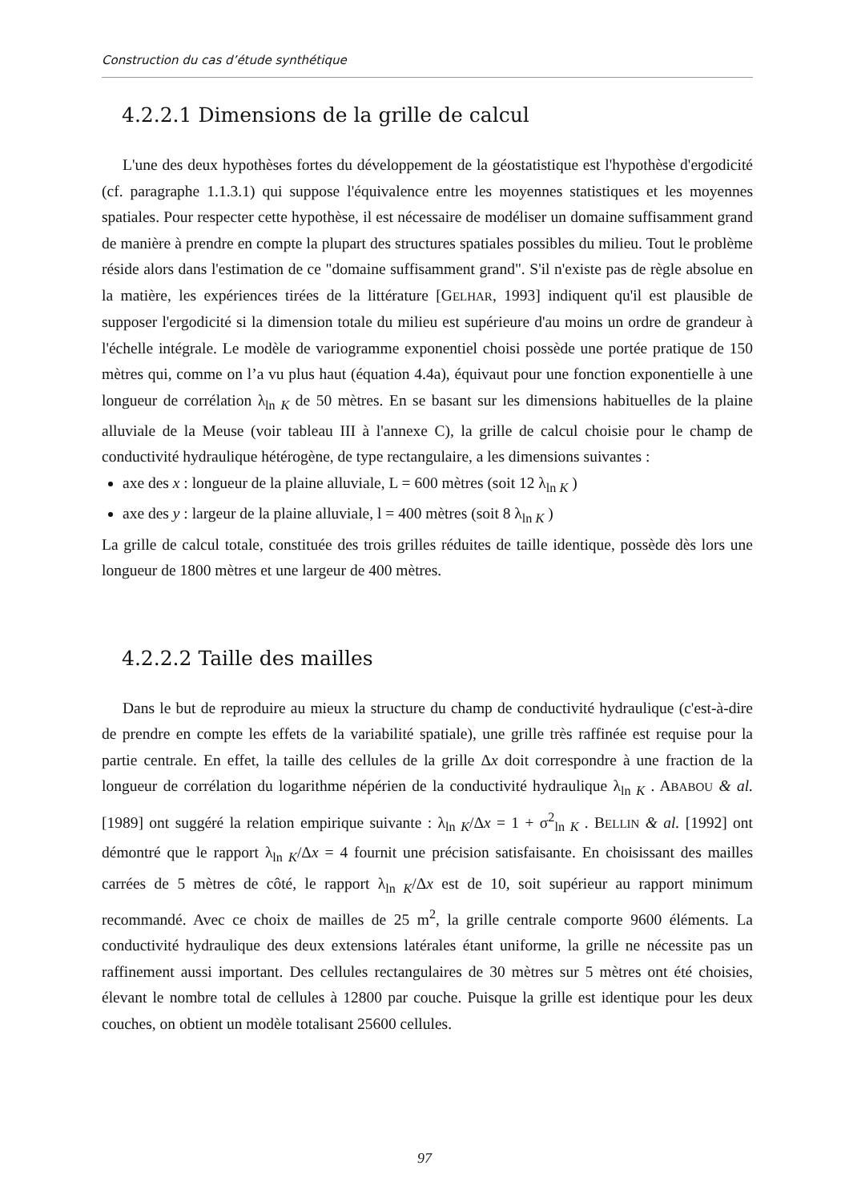Construction du cas d’étude synthétique
4.2.2.1 Dimensions de la grille de calcul
L'une des deux hypothèses fortes du développement de la géostatistique est l'hypothèse d'ergodicité (cf. paragraphe 1.1.3.1) qui suppose l'équivalence entre les moyennes statistiques et les moyennes spatiales. Pour respecter cette hypothèse, il est nécessaire de modéliser un domaine suffisamment grand de manière à prendre en compte la plupart des structures spatiales possibles du milieu. Tout le problème réside alors dans l'estimation de ce "domaine suffisamment grand". S'il n'existe pas de règle absolue en la matière, les expériences tirées de la littérature [GELHAR, 1993] indiquent qu'il est plausible de supposer l'ergodicité si la dimension totale du milieu est supérieure d'au moins un ordre de grandeur à l'échelle intégrale. Le modèle de variogramme exponentiel choisi possède une portée pratique de 150 mètres qui, comme on l’a vu plus haut (équation 4.4a), équivaut pour une fonction exponentielle à une longueur de corrélation λ<sub>ln K</sub> de 50 mètres. En se basant sur les dimensions habituelles de la plaine alluviale de la Meuse (voir tableau III à l'annexe C), la grille de calcul choisie pour le champ de conductivité hydraulique hétérogène, de type rectangulaire, a les dimensions suivantes :
axe des x : longueur de la plaine alluviale, L = 600 mètres (soit 12 λ<sub>ln K</sub> )
axe des y : largeur de la plaine alluviale, l = 400 mètres (soit 8 λ<sub>ln K</sub> )
La grille de calcul totale, constituée des trois grilles réduites de taille identique, possède dès lors une longueur de 1800 mètres et une largeur de 400 mètres.
4.2.2.2 Taille des mailles
Dans le but de reproduire au mieux la structure du champ de conductivité hydraulique (c'est-à-dire de prendre en compte les effets de la variabilité spatiale), une grille très raffinée est requise pour la partie centrale. En effet, la taille des cellules de la grille Δx doit correspondre à une fraction de la longueur de corrélation du logarithme népérien de la conductivité hydraulique λ<sub>ln K</sub> . ABABOU & al. [1989] ont suggéré la relation empirique suivante : λ<sub>ln K</sub>/Δx = 1 + σ<sup>2</sup><sub>ln K</sub> . BELLIN & al. [1992] ont démontré que le rapport λ<sub>ln K</sub>/Δx = 4 fournit une précision satisfaisante. En choisissant des mailles carrées de 5 mètres de côté, le rapport λ<sub>ln K</sub>/Δx est de 10, soit supérieur au rapport minimum recommandé. Avec ce choix de mailles de 25 m<sup>2</sup>, la grille centrale comporte 9600 éléments. La conductivité hydraulique des deux extensions latérales étant uniforme, la grille ne nécessite pas un raffinement aussi important. Des cellules rectangulaires de 30 mètres sur 5 mètres ont été choisies, élevant le nombre total de cellules à 12800 par couche. Puisque la grille est identique pour les deux couches, on obtient un modèle totalisant 25600 cellules.
97